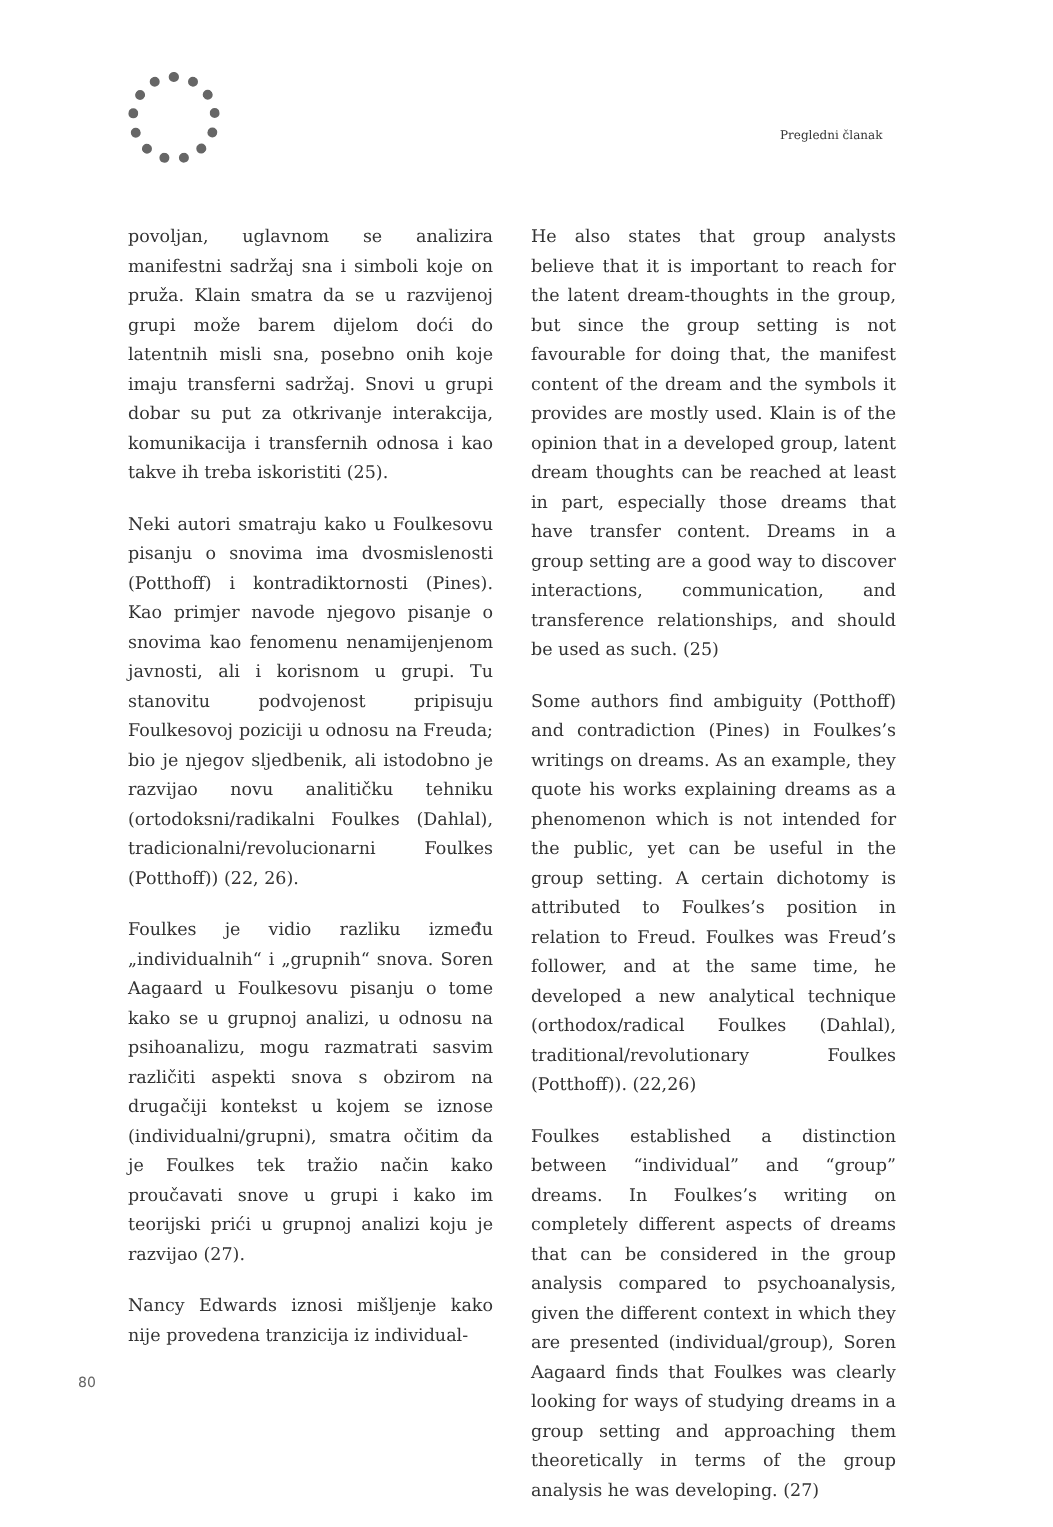Pregledni članak
povoljan, uglavnom se analizira manifestni sadržaj sna i simboli koje on pruža. Klain smatra da se u razvijenoj grupi može barem dijelom doći do latentnih misli sna, posebno onih koje imaju transferni sadržaj. Snovi u grupi dobar su put za otkrivanje interakcija, komunikacija i transfernih odnosa i kao takve ih treba iskoristiti (25).
Neki autori smatraju kako u Foulkesovu pisanju o snovima ima dvosmislenosti (Potthoff) i kontradiktornosti (Pines). Kao primjer navode njegovo pisanje o snovima kao fenomenu nenamijenjenom javnosti, ali i korisnom u grupi. Tu stanovitu podvojenost pripisuju Foulkesovoj poziciji u odnosu na Freuda; bio je njegov sljedbenik, ali istodobno je razvijao novu analitičku tehniku (ortodoksni/radikalni Foulkes (Dahlal), tradicionalni/revolucionarni Foulkes (Potthoff)) (22, 26).
Foulkes je vidio razliku između „individualnih“ i „grupnih“ snova. Soren Aagaard u Foulkesovu pisanju o tome kako se u grupnoj analizi, u odnosu na psihoanalizu, mogu razmatrati sasvim različiti aspekti snova s obzirom na drugačiji kontekst u kojem se iznose (individualni/grupni), smatra očitim da je Foulkes tek tražio način kako proučavati snove u grupi i kako im teorijski prići u grupnoj analizi koju je razvijao (27).
Nancy Edwards iznosi mišljenje kako nije provedena tranzicija iz individual-
He also states that group analysts believe that it is important to reach for the latent dream-thoughts in the group, but since the group setting is not favourable for doing that, the manifest content of the dream and the symbols it provides are mostly used. Klain is of the opinion that in a developed group, latent dream thoughts can be reached at least in part, especially those dreams that have transfer content. Dreams in a group setting are a good way to discover interactions, communication, and transference relationships, and should be used as such. (25)
Some authors find ambiguity (Potthoff) and contradiction (Pines) in Foulkes’s writings on dreams. As an example, they quote his works explaining dreams as a phenomenon which is not intended for the public, yet can be useful in the group setting. A certain dichotomy is attributed to Foulkes’s position in relation to Freud. Foulkes was Freud’s follower, and at the same time, he developed a new analytical technique (orthodox/radical Foulkes (Dahlal), traditional/revolutionary Foulkes (Potthoff)). (22,26)
Foulkes established a distinction between “individual” and “group” dreams. In Foulkes’s writing on completely different aspects of dreams that can be considered in the group analysis compared to psychoanalysis, given the different context in which they are presented (individual/group), Soren Aagaard finds that Foulkes was clearly looking for ways of studying dreams in a group setting and approaching them theoretically in terms of the group analysis he was developing. (27)
80